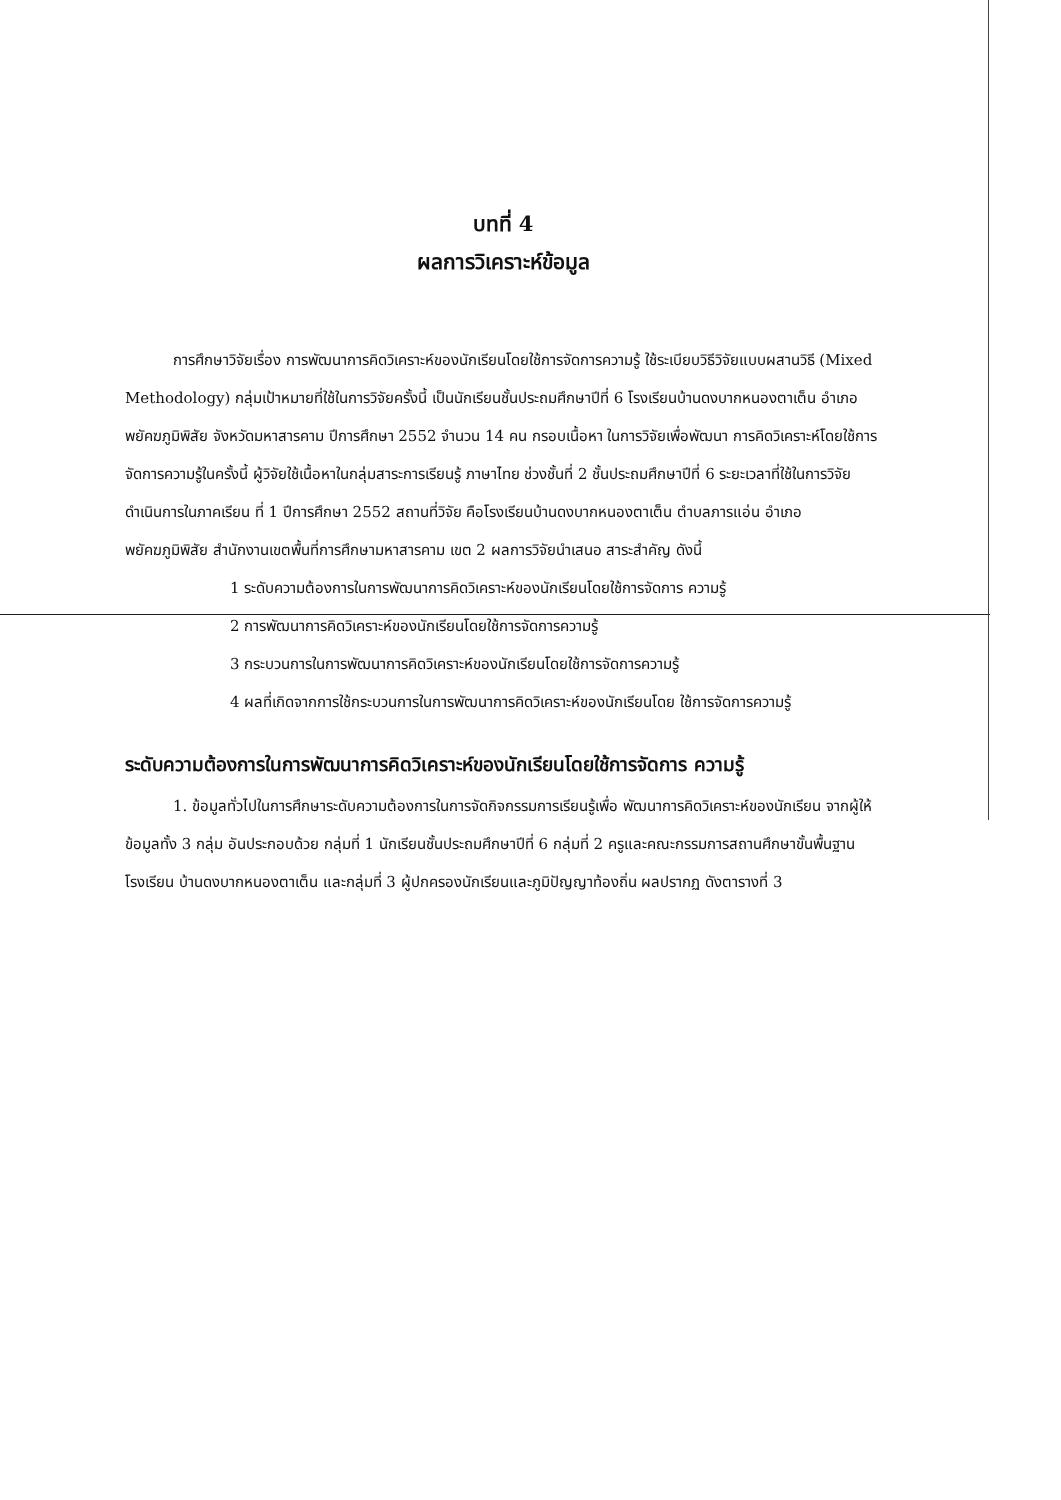บทที่ 4
ผลการวิเคราะห์ข้อมูล
การศึกษาวิจัยเรื่อง การพัฒนาการคิดวิเคราะห์ของนักเรียนโดยใช้การจัดการความรู้ ใช้ระเบียบวิธีวิจัยแบบผสานวิธี (Mixed Methodology) กลุ่มเป้าหมายที่ใช้ในการวิจัยครั้งนี้ เป็นนักเรียนชั้นประถมศึกษาปีที่ 6 โรงเรียนบ้านดงบากหนองตาเต็น อำเภอพยัคฆภูมิพิสัย จังหวัดมหาสารคาม ปีการศึกษา 2552 จำนวน 14 คน กรอบเนื้อหา ในการวิจัยเพื่อพัฒนา การคิดวิเคราะห์โดยใช้การจัดการความรู้ในครั้งนี้ ผู้วิจัยใช้เนื้อหาในกลุ่มสาระการเรียนรู้ ภาษาไทย ช่วงชั้นที่ 2 ชั้นประถมศึกษาปีที่ 6 ระยะเวลาที่ใช้ในการวิจัย ดำเนินการในภาคเรียน ที่ 1 ปีการศึกษา 2552 สถานที่วิจัย คือโรงเรียนบ้านดงบากหนองตาเต็น ตำบลภารแอ่น อำเภอพยัคฆภูมิพิสัย สำนักงานเขตพื้นที่การศึกษามหาสารคาม เขต 2 ผลการวิจัยนำเสนอ สาระสำคัญ ดังนี้
1 ระดับความต้องการในการพัฒนาการคิดวิเคราะห์ของนักเรียนโดยใช้การจัดการ ความรู้
2 การพัฒนาการคิดวิเคราะห์ของนักเรียนโดยใช้การจัดการความรู้
3 กระบวนการในการพัฒนาการคิดวิเคราะห์ของนักเรียนโดยใช้การจัดการความรู้
4 ผลที่เกิดจากการใช้กระบวนการในการพัฒนาการคิดวิเคราะห์ของนักเรียนโดย ใช้การจัดการความรู้
ระดับความต้องการในการพัฒนาการคิดวิเคราะห์ของนักเรียนโดยใช้การจัดการ ความรู้
1. ข้อมูลทั่วไปในการศึกษาระดับความต้องการในการจัดกิจกรรมการเรียนรู้เพื่อ พัฒนาการคิดวิเคราะห์ของนักเรียน จากผู้ให้ข้อมูลทั้ง 3 กลุ่ม อันประกอบด้วย กลุ่มที่ 1 นักเรียนชั้นประถมศึกษาปีที่ 6 กลุ่มที่ 2 ครูและคณะกรรมการสถานศึกษาขั้นพื้นฐานโรงเรียน บ้านดงบากหนองตาเต็น และกลุ่มที่ 3 ผู้ปกครองนักเรียนและภูมิปัญญาท้องถิ่น ผลปรากฏ ดังตารางที่ 3